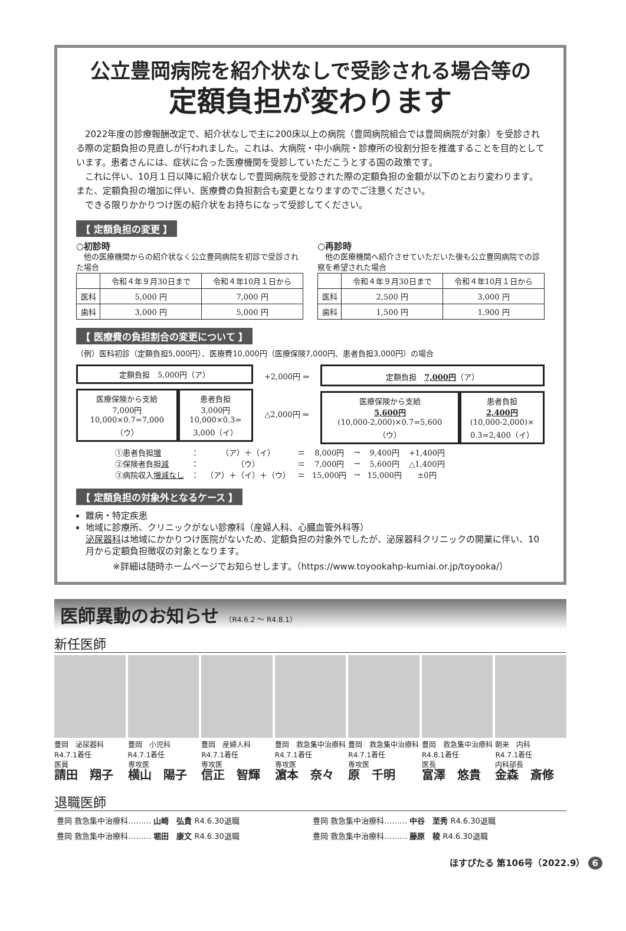公立豊岡病院を紹介状なしで受診される場合等の
定額負担が変わります
　2022年度の診療報酬改定で、紹介状なしで主に200床以上の病院（豊岡病院組合では豊岡病院が対象）を受診される際の定額負担の見直しが行われました。これは、大病院・中小病院・診療所の役割分担を推進することを目的としています。患者さんには、症状に合った医療機関を受診していただこうとする国の政策です。
　これに伴い、10月１日以降に紹介状なしで豊岡病院を受診された際の定額負担の金額が以下のとおり変わります。また、定額負担の増加に伴い、医療費の負担割合も変更となりますのでご注意ください。
　できる限りかかりつけ医の紹介状をお持ちになって受診してください。
【 定額負担の変更 】
○初診時
　他の医療機関からの紹介状なく公立豊岡病院を初診で受診された場合
| | 令和４年９月30日まで | 令和４年10月１日から |
| --- | --- | --- |
| 医科 | 5,000 円 | 7,000 円 |
| 歯科 | 3,000 円 | 5,000 円 |
○再診時
　他の医療機関へ紹介させていただいた後も公立豊岡病院での診察を希望された場合
| | 令和４年９月30日まで | 令和４年10月１日から |
| --- | --- | --- |
| 医科 | 2,500 円 | 3,000 円 |
| 歯科 | 1,500 円 | 1,900 円 |
【 医療費の負担割合の変更について 】
（例）医科初診（定額負担5,000円）、医療費10,000円（医療保険7,000円、患者負担3,000円）の場合
定額負担　5,000円（ア）
医療保険から支給
7,000円
10,000×0.7=7,000
（ウ）
患者負担
3,000円
10,000×0.3=
3,000（イ）
+2,000円 ⇒
△2,000円 ⇒
定額負担　7,000円（ア）
医療保険から支給
5,600円
(10,000-2,000)×0.7=5,600
（ウ）
患者負担
2,400円
(10,000-2,000)×
0.3=2,400（イ）
| ①患者負担 増 | ： | （ア）＋（イ） | ＝ | 8,000円 | → | 9,400円 | +1,400円 |
| ②保険者負担 減 | ： | （ウ） | ＝ | 7,000円 | → | 5,600円 | △1,400円 |
| ③病院収入 増減なし | ： | （ア）＋（イ）＋（ウ） | ＝ | 15,000円 | → | 15,000円 | ±0円 |
【 定額負担の対象外となるケース 】
難病・特定疾患
地域に診療所、クリニックがない診療科（産婦人科、心臓血管外科等）
泌尿器科は地域にかかりつけ医院がないため、定額負担の対象外でしたが、泌尿器科クリニックの開業に伴い、10月から定額負担徴収の対象となります。
※詳細は随時ホームページでお知らせします。（https://www.toyookahp-kumiai.or.jp/toyooka/）
医師異動のお知らせ （R4.6.2 ～ R4.8.1）
新任医師
豊岡　泌尿器科
R4.7.1着任
医員
請田　翔子
豊岡　小児科
R4.7.1着任
専攻医
横山　陽子
豊岡　産婦人科
R4.7.1着任
専攻医
信正　智輝
豊岡　救急集中治療科
R4.7.1着任
専攻医
濵本　奈々
豊岡　救急集中治療科
R4.7.1着任
専攻医
原　千明
豊岡　救急集中治療科
R4.8.1着任
医長
富澤　悠貴
朝来　内科
R4.7.1着任
内科部長
金森　斎修
退職医師
豊岡 救急集中治療科……… 山崎　弘貴 R4.6.30退職
豊岡 救急集中治療科……… 中谷　至秀 R4.6.30退職
豊岡 救急集中治療科……… 堀田　康文 R4.6.30退職
豊岡 救急集中治療科……… 藤原　稜 R4.6.30退職
ほすぴたる 第106号（2022.9） 6